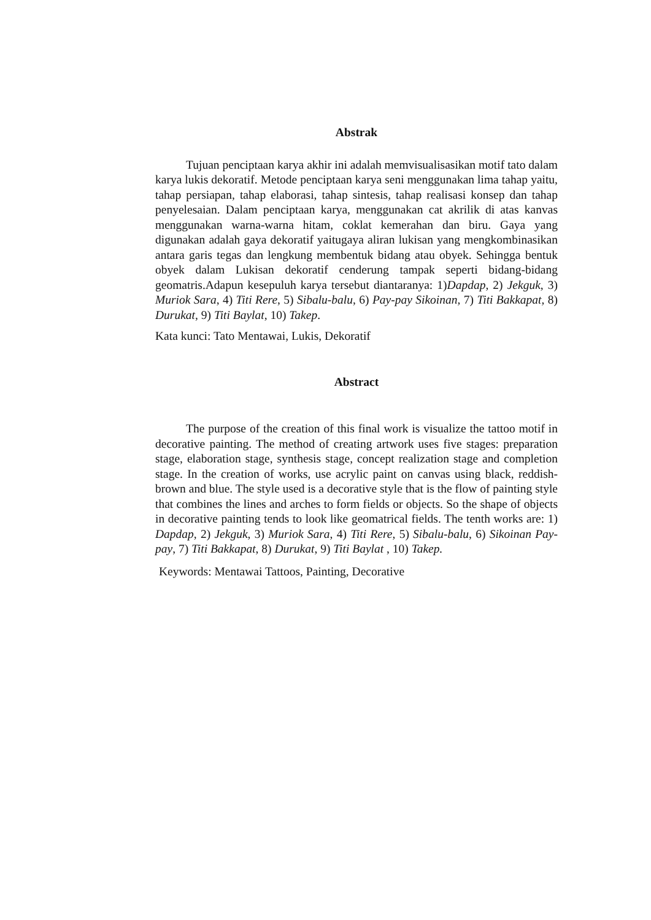Abstrak
Tujuan penciptaan karya akhir ini adalah memvisualisasikan motif tato dalam karya lukis dekoratif. Metode penciptaan karya seni menggunakan lima tahap yaitu, tahap persiapan, tahap elaborasi, tahap sintesis, tahap realisasi konsep dan tahap penyelesaian. Dalam penciptaan karya, menggunakan cat akrilik di atas kanvas menggunakan warna-warna hitam, coklat kemerahan dan biru. Gaya yang digunakan adalah gaya dekoratif yaitugaya aliran lukisan yang mengkombinasikan antara garis tegas dan lengkung membentuk bidang atau obyek. Sehingga bentuk obyek dalam Lukisan dekoratif cenderung tampak seperti bidang-bidang geomatris.Adapun kesepuluh karya tersebut diantaranya: 1)Dapdap, 2) Jekguk, 3) Muriok Sara, 4) Titi Rere, 5) Sibalu-balu, 6) Pay-pay Sikoinan, 7) Titi Bakkapat, 8) Durukat, 9) Titi Baylat, 10) Takep.
Kata kunci: Tato Mentawai, Lukis, Dekoratif
Abstract
The purpose of the creation of this final work is visualize the tattoo motif in decorative painting. The method of creating artwork uses five stages: preparation stage, elaboration stage, synthesis stage, concept realization stage and completion stage. In the creation of works, use acrylic paint on canvas using black, reddish-brown and blue. The style used is a decorative style that is the flow of painting style that combines the lines and arches to form fields or objects. So the shape of objects in decorative painting tends to look like geomatrical fields. The tenth works are: 1) Dapdap, 2) Jekguk, 3) Muriok Sara, 4) Titi Rere, 5) Sibalu-balu, 6) Sikoinan Pay-pay, 7) Titi Bakkapat, 8) Durukat, 9) Titi Baylat , 10) Takep.
Keywords: Mentawai Tattoos, Painting, Decorative